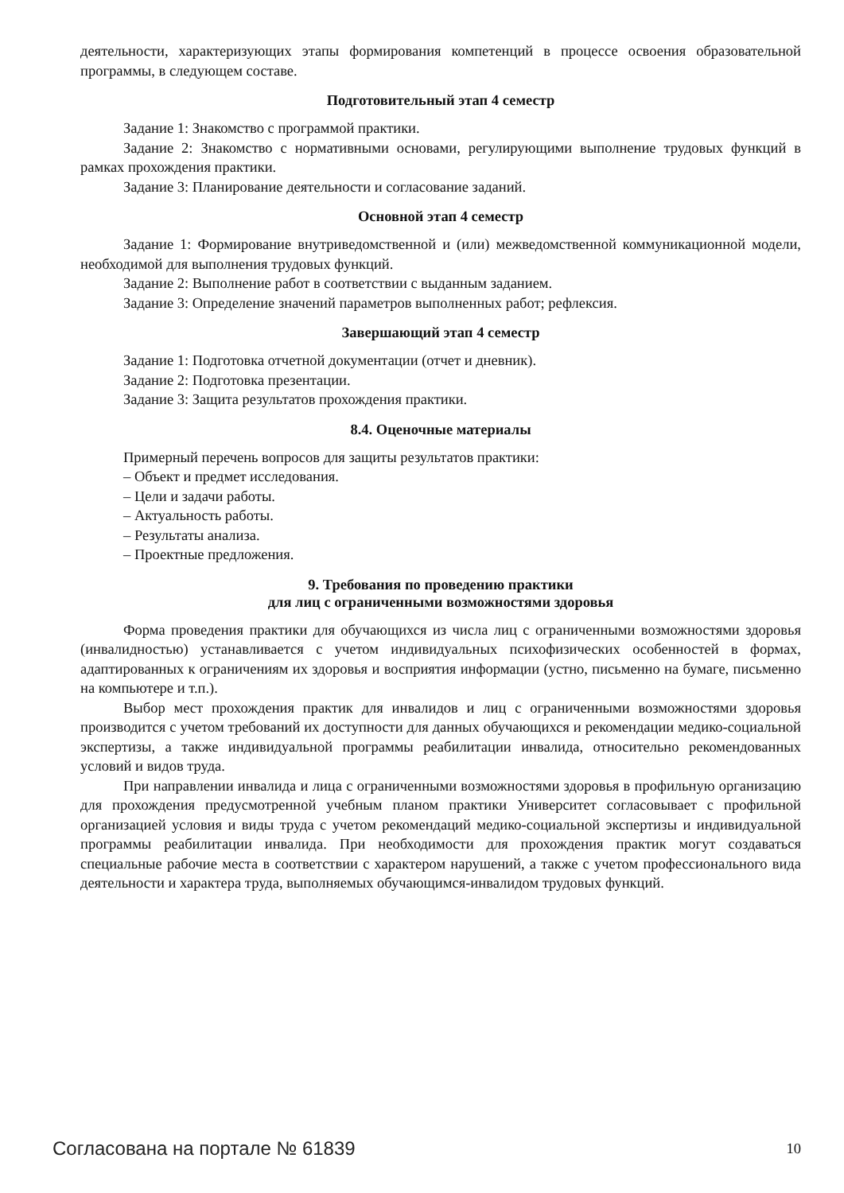деятельности, характеризующих этапы формирования компетенций в процессе освоения образовательной программы, в следующем составе.
Подготовительный этап 4 семестр
Задание 1: Знакомство с программой практики.
Задание 2: Знакомство с нормативными основами, регулирующими выполнение трудовых функций в рамках прохождения практики.
Задание 3: Планирование деятельности и согласование заданий.
Основной этап 4 семестр
Задание 1: Формирование внутриведомственной и (или) межведомственной коммуникационной модели, необходимой для выполнения трудовых функций.
Задание 2: Выполнение работ в соответствии с выданным заданием.
Задание 3: Определение значений параметров выполненных работ; рефлексия.
Завершающий этап 4 семестр
Задание 1: Подготовка отчетной документации (отчет и дневник).
Задание 2: Подготовка презентации.
Задание 3: Защита результатов прохождения практики.
8.4. Оценочные материалы
Примерный перечень вопросов для защиты результатов практики:
– Объект и предмет исследования.
– Цели и задачи работы.
– Актуальность работы.
– Результаты анализа.
– Проектные предложения.
9. Требования по проведению практики
для лиц с ограниченными возможностями здоровья
Форма проведения практики для обучающихся из числа лиц с ограниченными возможностями здоровья (инвалидностью) устанавливается с учетом индивидуальных психофизических особенностей в формах, адаптированных к ограничениям их здоровья и восприятия информации (устно, письменно на бумаге, письменно на компьютере и т.п.).
Выбор мест прохождения практик для инвалидов и лиц с ограниченными возможностями здоровья производится с учетом требований их доступности для данных обучающихся и рекомендации медико-социальной экспертизы, а также индивидуальной программы реабилитации инвалида, относительно рекомендованных условий и видов труда.
При направлении инвалида и лица с ограниченными возможностями здоровья в профильную организацию для прохождения предусмотренной учебным планом практики Университет согласовывает с профильной организацией условия и виды труда с учетом рекомендаций медико-социальной экспертизы и индивидуальной программы реабилитации инвалида. При необходимости для прохождения практик могут создаваться специальные рабочие места в соответствии с характером нарушений, а также с учетом профессионального вида деятельности и характера труда, выполняемых обучающимся-инвалидом трудовых функций.
Согласована на портале № 61839 10